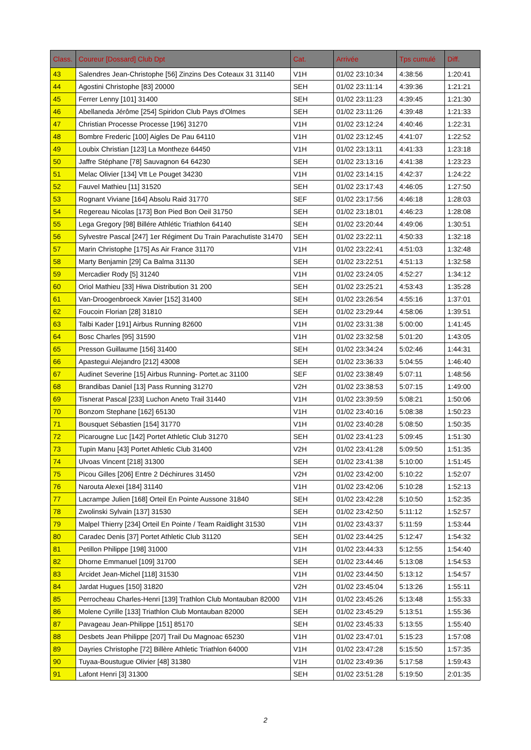| Class. | Coureur [Dossard] Club Dpt | Cat. | Arrivée | Tps cumulé | Diff. |
| --- | --- | --- | --- | --- | --- |
| 43 | Salendres Jean-Christophe [56] Zinzins Des Coteaux 31 31140 | V1H | 01/02 23:10:34 | 4:38:56 | 1:20:41 |
| 44 | Agostini Christophe [83] 20000 | SEH | 01/02 23:11:14 | 4:39:36 | 1:21:21 |
| 45 | Ferrer Lenny [101] 31400 | SEH | 01/02 23:11:23 | 4:39:45 | 1:21:30 |
| 46 | Abellaneda Jérôme [254] Spiridon Club Pays d'Olmes | SEH | 01/02 23:11:26 | 4:39:48 | 1:21:33 |
| 47 | Christian Processe Processe [196] 31270 | V1H | 01/02 23:12:24 | 4:40:46 | 1:22:31 |
| 48 | Bombre Frederic [100] Aigles De Pau 64110 | V1H | 01/02 23:12:45 | 4:41:07 | 1:22:52 |
| 49 | Loubix Christian [123] La Montheze 64450 | V1H | 01/02 23:13:11 | 4:41:33 | 1:23:18 |
| 50 | Jaffre Stéphane [78] Sauvagnon 64 64230 | SEH | 01/02 23:13:16 | 4:41:38 | 1:23:23 |
| 51 | Melac Olivier [134] Vtt Le Pouget 34230 | V1H | 01/02 23:14:15 | 4:42:37 | 1:24:22 |
| 52 | Fauvel Mathieu [11] 31520 | SEH | 01/02 23:17:43 | 4:46:05 | 1:27:50 |
| 53 | Rognant Viviane [164] Absolu Raid 31770 | SEF | 01/02 23:17:56 | 4:46:18 | 1:28:03 |
| 54 | Regereau Nicolas [173] Bon Pied Bon Oeil 31750 | SEH | 01/02 23:18:01 | 4:46:23 | 1:28:08 |
| 55 | Lega Gregory [98] Billére Athlétic Triathlon 64140 | SEH | 01/02 23:20:44 | 4:49:06 | 1:30:51 |
| 56 | Sylvestre Pascal [247] 1er Régiment Du Train Parachutiste 31470 | SEH | 01/02 23:22:11 | 4:50:33 | 1:32:18 |
| 57 | Marin Christophe [175] As Air France 31170 | V1H | 01/02 23:22:41 | 4:51:03 | 1:32:48 |
| 58 | Marty Benjamin [29] Ca Balma 31130 | SEH | 01/02 23:22:51 | 4:51:13 | 1:32:58 |
| 59 | Mercadier Rody [5] 31240 | V1H | 01/02 23:24:05 | 4:52:27 | 1:34:12 |
| 60 | Oriol Mathieu [33] Hiwa Distribution 31 200 | SEH | 01/02 23:25:21 | 4:53:43 | 1:35:28 |
| 61 | Van-Droogenbroeck Xavier [152] 31400 | SEH | 01/02 23:26:54 | 4:55:16 | 1:37:01 |
| 62 | Foucoin Florian [28] 31810 | SEH | 01/02 23:29:44 | 4:58:06 | 1:39:51 |
| 63 | Talbi Kader [191] Airbus Running 82600 | V1H | 01/02 23:31:38 | 5:00:00 | 1:41:45 |
| 64 | Bosc Charles [95] 31590 | V1H | 01/02 23:32:58 | 5:01:20 | 1:43:05 |
| 65 | Presson Guillaume [156] 31400 | SEH | 01/02 23:34:24 | 5:02:46 | 1:44:31 |
| 66 | Apastegui Alejandro [212] 43008 | SEH | 01/02 23:36:33 | 5:04:55 | 1:46:40 |
| 67 | Audinet Severine [15] Airbus Running- Portet.ac 31100 | SEF | 01/02 23:38:49 | 5:07:11 | 1:48:56 |
| 68 | Brandibas Daniel [13] Pass Running 31270 | V2H | 01/02 23:38:53 | 5:07:15 | 1:49:00 |
| 69 | Tisnerat Pascal [233] Luchon Aneto Trail 31440 | V1H | 01/02 23:39:59 | 5:08:21 | 1:50:06 |
| 70 | Bonzom Stephane [162] 65130 | V1H | 01/02 23:40:16 | 5:08:38 | 1:50:23 |
| 71 | Bousquet Sébastien [154] 31770 | V1H | 01/02 23:40:28 | 5:08:50 | 1:50:35 |
| 72 | Picarougne Luc [142] Portet Athletic Club 31270 | SEH | 01/02 23:41:23 | 5:09:45 | 1:51:30 |
| 73 | Tupin Manu [43] Portet Athletic Club 31400 | V2H | 01/02 23:41:28 | 5:09:50 | 1:51:35 |
| 74 | Ulvoas Vincent [218] 31300 | SEH | 01/02 23:41:38 | 5:10:00 | 1:51:45 |
| 75 | Picou Gilles [206] Entre 2 Déchirures 31450 | V2H | 01/02 23:42:00 | 5:10:22 | 1:52:07 |
| 76 | Narouta Alexei [184] 31140 | V1H | 01/02 23:42:06 | 5:10:28 | 1:52:13 |
| 77 | Lacrampe Julien [168] Orteil En Pointe Aussone 31840 | SEH | 01/02 23:42:28 | 5:10:50 | 1:52:35 |
| 78 | Zwolinski Sylvain [137] 31530 | SEH | 01/02 23:42:50 | 5:11:12 | 1:52:57 |
| 79 | Malpel Thierry [234] Orteil En Pointe / Team Raidlight 31530 | V1H | 01/02 23:43:37 | 5:11:59 | 1:53:44 |
| 80 | Caradec Denis [37] Portet Athletic Club 31120 | SEH | 01/02 23:44:25 | 5:12:47 | 1:54:32 |
| 81 | Petillon Philippe [198] 31000 | V1H | 01/02 23:44:33 | 5:12:55 | 1:54:40 |
| 82 | Dhorne Emmanuel [109] 31700 | SEH | 01/02 23:44:46 | 5:13:08 | 1:54:53 |
| 83 | Arcidet Jean-Michel [118] 31530 | V1H | 01/02 23:44:50 | 5:13:12 | 1:54:57 |
| 84 | Jardat Hugues [150] 31820 | V2H | 01/02 23:45:04 | 5:13:26 | 1:55:11 |
| 85 | Perrocheau Charles-Henri [139] Trathlon Club Montauban 82000 | V1H | 01/02 23:45:26 | 5:13:48 | 1:55:33 |
| 86 | Molene Cyrille [133] Triathlon Club Montauban 82000 | SEH | 01/02 23:45:29 | 5:13:51 | 1:55:36 |
| 87 | Pavageau Jean-Philippe [151] 85170 | SEH | 01/02 23:45:33 | 5:13:55 | 1:55:40 |
| 88 | Desbets Jean Philippe [207] Trail Du Magnoac 65230 | V1H | 01/02 23:47:01 | 5:15:23 | 1:57:08 |
| 89 | Dayries Christophe [72] Billère Athletic Triathlon 64000 | V1H | 01/02 23:47:28 | 5:15:50 | 1:57:35 |
| 90 | Tuyaa-Boustugue Olivier [48] 31380 | V1H | 01/02 23:49:36 | 5:17:58 | 1:59:43 |
| 91 | Lafont Henri [3] 31300 | SEH | 01/02 23:51:28 | 5:19:50 | 2:01:35 |
2